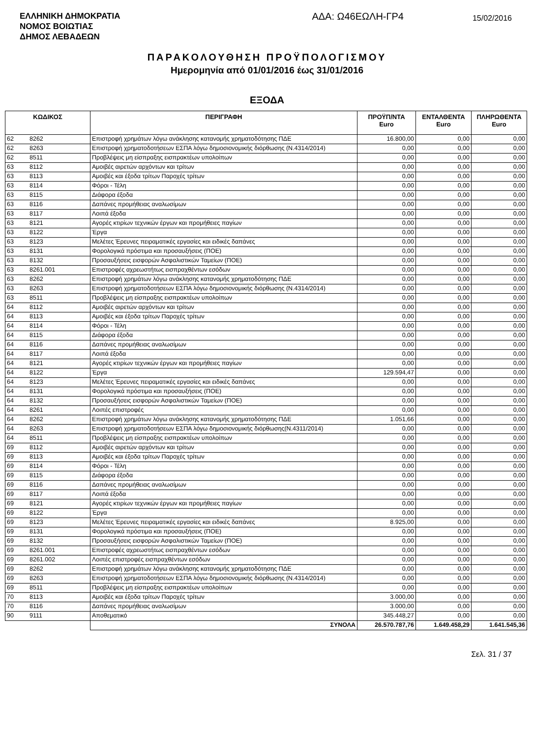ΕΛΛΗΝΙΚΗ ΔΗΜΟΚΡΑΤΙΑ
ΝΟΜΟΣ ΒΟΙΩΤΙΑΣ
ΔΗΜΟΣ ΛΕΒΑΔΕΩΝ
ΑΔΑ: Ω46ΕΩΛΗ-ΓΡ4
15/02/2016
ΠΑΡΑΚΟΛΟΥΘΗΣΗ ΠΡΟΫΠΟΛΟΓΙΣΜΟΥ
Ημερομηνία από 01/01/2016 έως 31/01/2016
ΕΞΟΔΑ
| ΚΩΔΙΚΟΣ | | ΠΕΡΙΓΡΑΦΗ | ΠΡΟΫΠ/ΝΤΑ Euro | ΕΝΤΑΛΘΕΝΤΑ Euro | ΠΛΗΡΩΘΕΝΤΑ Euro |
| --- | --- | --- | --- | --- | --- |
| 62 | 8262 | Επιστροφή χρημάτων λόγω ανάκλησης κατανομής χρηματοδότησης ΠΔΕ | 16.800,00 | 0,00 | 0,00 |
| 62 | 8263 | Επιστροφή χρηματοδοτήσεων ΕΣΠΑ λόγω δημοσιονομικής διόρθωσης (Ν.4314/2014) | 0,00 | 0,00 | 0,00 |
| 62 | 8511 | Προβλέψεις μη είσπραξης εισπρακτέων υπολοίπων | 0,00 | 0,00 | 0,00 |
| 63 | 8112 | Αμοιβές αιρετών αρχόντων και τρίτων | 0,00 | 0,00 | 0,00 |
| 63 | 8113 | Αμοιβές και έξοδα τρίτων Παροχές τρίτων | 0,00 | 0,00 | 0,00 |
| 63 | 8114 | Φόροι - Τέλη | 0,00 | 0,00 | 0,00 |
| 63 | 8115 | Διάφορα έξοδα | 0,00 | 0,00 | 0,00 |
| 63 | 8116 | Δαπάνες προμήθειας αναλωσίμων | 0,00 | 0,00 | 0,00 |
| 63 | 8117 | Λοιπά έξοδα | 0,00 | 0,00 | 0,00 |
| 63 | 8121 | Αγορές κτιρίων τεχνικών έργων και προμήθειες παγίων | 0,00 | 0,00 | 0,00 |
| 63 | 8122 | Έργα | 0,00 | 0,00 | 0,00 |
| 63 | 8123 | Μελέτες Έρευνες πειραματικές εργασίες και ειδικές δαπάνες | 0,00 | 0,00 | 0,00 |
| 63 | 8131 | Φορολογικά πρόστιμα και προσαυξήσεις (ΠΟΕ) | 0,00 | 0,00 | 0,00 |
| 63 | 8132 | Προσαυξήσεις εισφορών Ασφαλιστικών Ταμείων (ΠΟΕ) | 0,00 | 0,00 | 0,00 |
| 63 | 8261.001 | Επιστροφές αχρεωστήτως εισπραχθέντων εσόδων | 0,00 | 0,00 | 0,00 |
| 63 | 8262 | Επιστροφή χρημάτων λόγω ανάκλησης κατανομής χρηματοδότησης ΠΔΕ | 0,00 | 0,00 | 0,00 |
| 63 | 8263 | Επιστροφή χρηματοδοτήσεων ΕΣΠΑ λόγω δημοσιονομικής διόρθωσης (Ν.4314/2014) | 0,00 | 0,00 | 0,00 |
| 63 | 8511 | Προβλέψεις μη είσπραξης εισπρακτέων υπολοίπων | 0,00 | 0,00 | 0,00 |
| 64 | 8112 | Αμοιβές αιρετών αρχόντων και τρίτων | 0,00 | 0,00 | 0,00 |
| 64 | 8113 | Αμοιβές και έξοδα τρίτων Παροχές τρίτων | 0,00 | 0,00 | 0,00 |
| 64 | 8114 | Φόροι - Τέλη | 0,00 | 0,00 | 0,00 |
| 64 | 8115 | Διάφορα έξοδα | 0,00 | 0,00 | 0,00 |
| 64 | 8116 | Δαπάνες προμήθειας αναλωσίμων | 0,00 | 0,00 | 0,00 |
| 64 | 8117 | Λοιπά έξοδα | 0,00 | 0,00 | 0,00 |
| 64 | 8121 | Αγορές κτιρίων τεχνικών έργων και προμήθειες παγίων | 0,00 | 0,00 | 0,00 |
| 64 | 8122 | Έργα | 129.594,47 | 0,00 | 0,00 |
| 64 | 8123 | Μελέτες Έρευνες πειραματικές εργασίες και ειδικές δαπάνες | 0,00 | 0,00 | 0,00 |
| 64 | 8131 | Φορολογικά πρόστιμα και προσαυξήσεις (ΠΟΕ) | 0,00 | 0,00 | 0,00 |
| 64 | 8132 | Προσαυξήσεις εισφορών Ασφαλιστικών Ταμείων (ΠΟΕ) | 0,00 | 0,00 | 0,00 |
| 64 | 8261 | Λοιπές επιστροφές | 0,00 | 0,00 | 0,00 |
| 64 | 8262 | Επιστροφή χρημάτων λόγω ανάκλησης κατανομής χρηματοδότησης ΠΔΕ | 1.051,66 | 0,00 | 0,00 |
| 64 | 8263 | Επιστροφή χρηματοδοτήσεων ΕΣΠΑ λόγω δημοσιονομικής διόρθωσης(Ν.4311/2014) | 0,00 | 0,00 | 0,00 |
| 64 | 8511 | Προβλέψεις μη είσπραξης εισπρακτέων υπολοίπων | 0,00 | 0,00 | 0,00 |
| 69 | 8112 | Αμοιβές αιρετών αρχόντων και τρίτων | 0,00 | 0,00 | 0,00 |
| 69 | 8113 | Αμοιβές και έξοδα τρίτων Παροχές τρίτων | 0,00 | 0,00 | 0,00 |
| 69 | 8114 | Φόροι - Τέλη | 0,00 | 0,00 | 0,00 |
| 69 | 8115 | Διάφορα έξοδα | 0,00 | 0,00 | 0,00 |
| 69 | 8116 | Δαπάνες προμήθειας αναλωσίμων | 0,00 | 0,00 | 0,00 |
| 69 | 8117 | Λοιπά έξοδα | 0,00 | 0,00 | 0,00 |
| 69 | 8121 | Αγορές κτιρίων τεχνικών έργων και προμήθειες παγίων | 0,00 | 0,00 | 0,00 |
| 69 | 8122 | Έργα | 0,00 | 0,00 | 0,00 |
| 69 | 8123 | Μελέτες Έρευνες πειραματικές εργασίες και ειδικές δαπάνες | 8.925,00 | 0,00 | 0,00 |
| 69 | 8131 | Φορολογικά πρόστιμα και προσαυξήσεις (ΠΟΕ) | 0,00 | 0,00 | 0,00 |
| 69 | 8132 | Προσαυξήσεις εισφορών Ασφαλιστικών Ταμείων (ΠΟΕ) | 0,00 | 0,00 | 0,00 |
| 69 | 8261.001 | Επιστροφές αχρεωστήτως εισπραχθέντων εσόδων | 0,00 | 0,00 | 0,00 |
| 69 | 8261.002 | Λοιπές επιστροφές εισπραχθέντων εσόδων | 0,00 | 0,00 | 0,00 |
| 69 | 8262 | Επιστροφή χρημάτων λόγω ανάκλησης κατανομής χρηματοδότησης ΠΔΕ | 0,00 | 0,00 | 0,00 |
| 69 | 8263 | Επιστροφή χρηματοδοτήσεων ΕΣΠΑ λόγω δημοσιονομικής διόρθωσης (Ν.4314/2014) | 0,00 | 0,00 | 0,00 |
| 69 | 8511 | Προβλέψεις μη είσπραξης εισπρακτέων υπολοίπων | 0,00 | 0,00 | 0,00 |
| 70 | 8113 | Αμοιβές και έξοδα τρίτων Παροχές τρίτων | 3.000,00 | 0,00 | 0,00 |
| 70 | 8116 | Δαπάνες προμήθειας αναλωσίμων | 3.000,00 | 0,00 | 0,00 |
| 90 | 9111 | Αποθεματικό | 345.448,27 | 0,00 | 0,00 |
| | | ΣΥΝΟΛΑ | 26.570.787,76 | 1.649.458,29 | 1.641.545,36 |
Σελ. 31 / 37